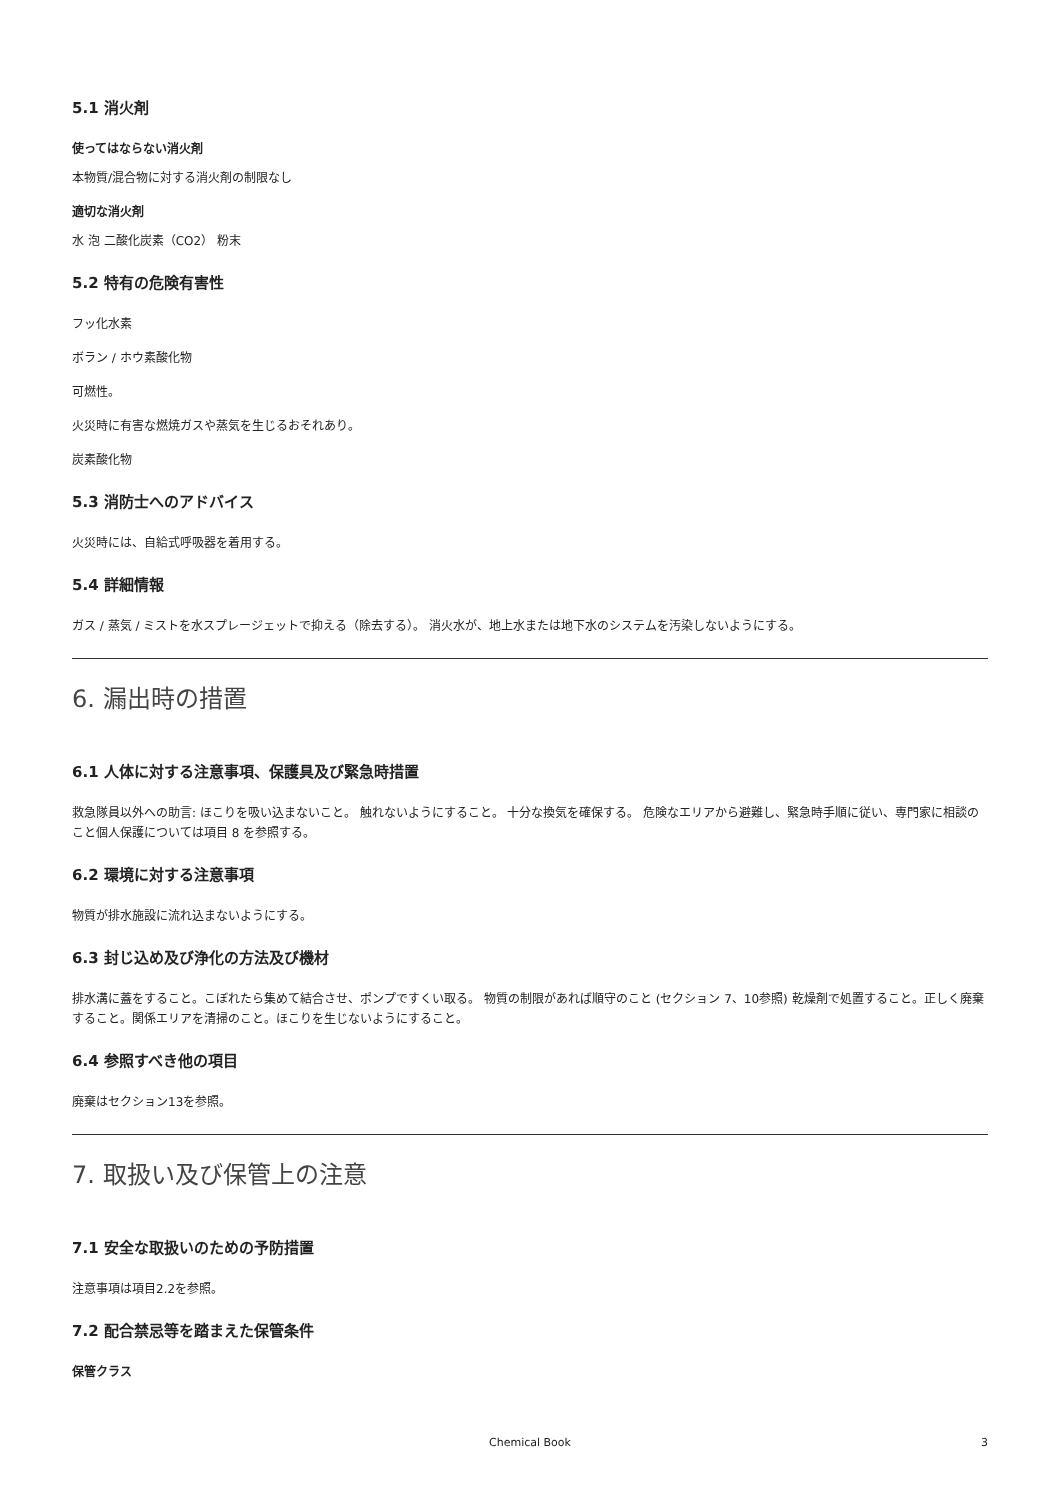5.1 消火剤
使ってはならない消火剤
本物質/混合物に対する消火剤の制限なし
適切な消火剤
水 泡 二酸化炭素（CO2） 粉末
5.2 特有の危険有害性
フッ化水素
ボラン / ホウ素酸化物
可燃性。
火災時に有害な燃焼ガスや蒸気を生じるおそれあり。
炭素酸化物
5.3 消防士へのアドバイス
火災時には、自給式呼吸器を着用する。
5.4 詳細情報
ガス / 蒸気 / ミストを水スプレージェットで抑える（除去する）。 消火水が、地上水または地下水のシステムを汚染しないようにする。
6. 漏出時の措置
6.1 人体に対する注意事項、保護具及び緊急時措置
救急隊員以外への助言: ほこりを吸い込まないこと。 触れないようにすること。 十分な換気を確保する。 危険なエリアから避難し、緊急時手順に従い、専門家に相談のこと個人保護については項目 8 を参照する。
6.2 環境に対する注意事項
物質が排水施設に流れ込まないようにする。
6.3 封じ込め及び浄化の方法及び機材
排水溝に蓋をすること。こぼれたら集めて結合させ、ポンプですくい取る。 物質の制限があれば順守のこと (セクション 7、10参照) 乾燥剤で処置すること。正しく廃棄すること。関係エリアを清掃のこと。ほこりを生じないようにすること。
6.4 参照すべき他の項目
廃棄はセクション13を参照。
7. 取扱い及び保管上の注意
7.1 安全な取扱いのための予防措置
注意事項は項目2.2を参照。
7.2 配合禁忌等を踏まえた保管条件
保管クラス
Chemical Book 3